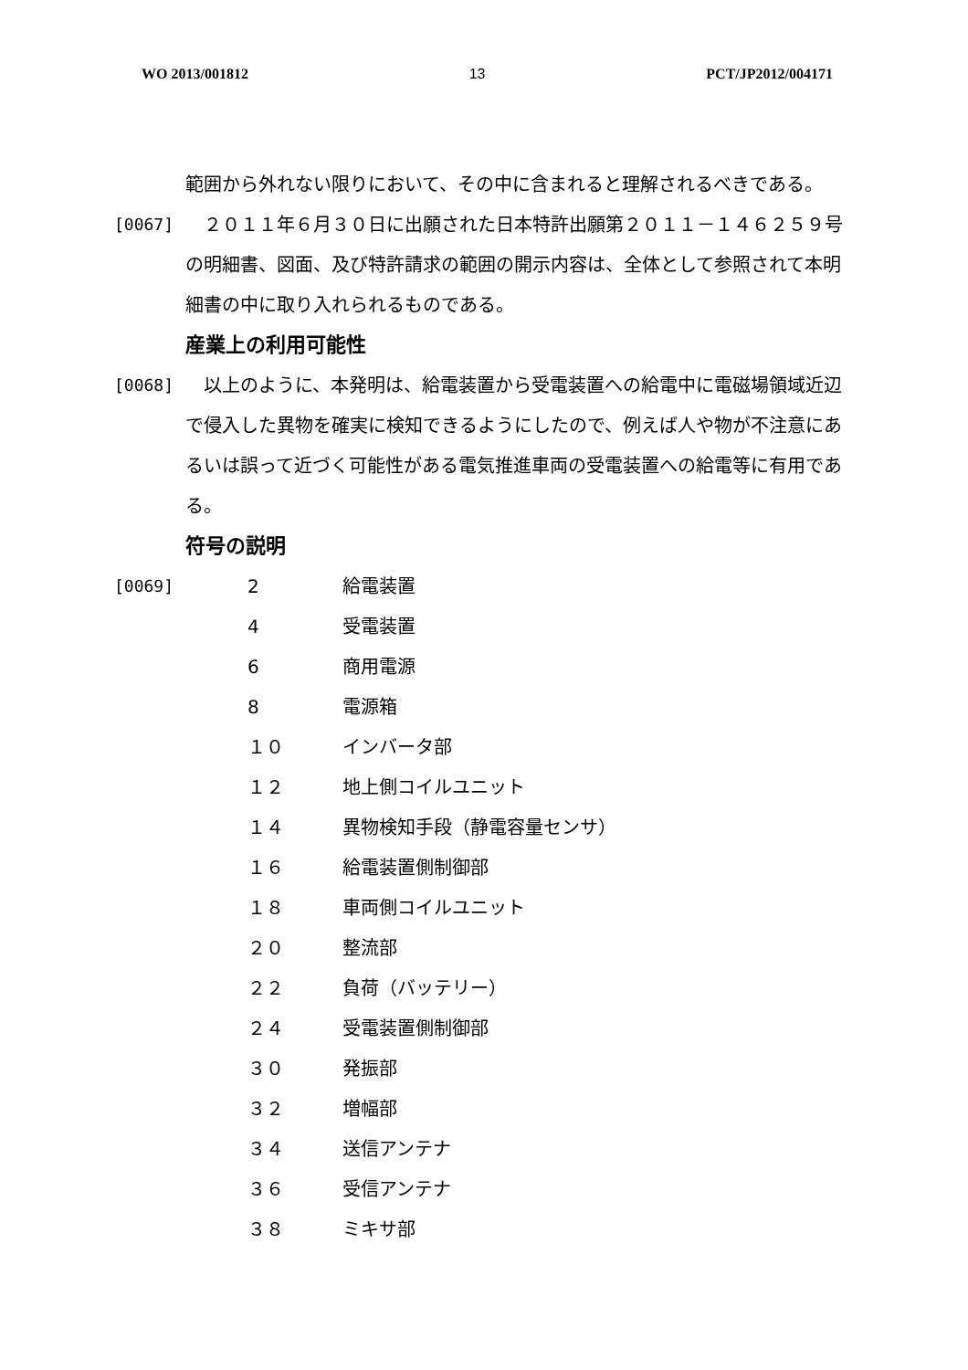WO 2013/001812 13 PCT/JP2012/004171
範囲から外れない限りにおいて、その中に含まれると理解されるべきである。
[0067] 　２０１１年６月３０日に出願された日本特許出願第２０１１－１４６２５９号の明細書、図面、及び特許請求の範囲の開示内容は、全体として参照されて本明細書の中に取り入れられるものである。
産業上の利用可能性
[0068] 　以上のように、本発明は、給電装置から受電装置への給電中に電磁場領域近辺で侵入した異物を確実に検知できるようにしたので、例えば人や物が不注意にあるいは誤って近づく可能性がある電気推進車両の受電装置への給電等に有用である。
符号の説明
[0069]
| 2 | 給電装置 |
| 4 | 受電装置 |
| 6 | 商用電源 |
| 8 | 電源箱 |
| １０ | インバータ部 |
| １２ | 地上側コイルユニット |
| １４ | 異物検知手段（静電容量センサ） |
| １６ | 給電装置側制御部 |
| １８ | 車両側コイルユニット |
| ２０ | 整流部 |
| ２２ | 負荷（バッテリー） |
| ２４ | 受電装置側制御部 |
| ３０ | 発振部 |
| ３２ | 増幅部 |
| ３４ | 送信アンテナ |
| ３６ | 受信アンテナ |
| ３８ | ミキサ部 |